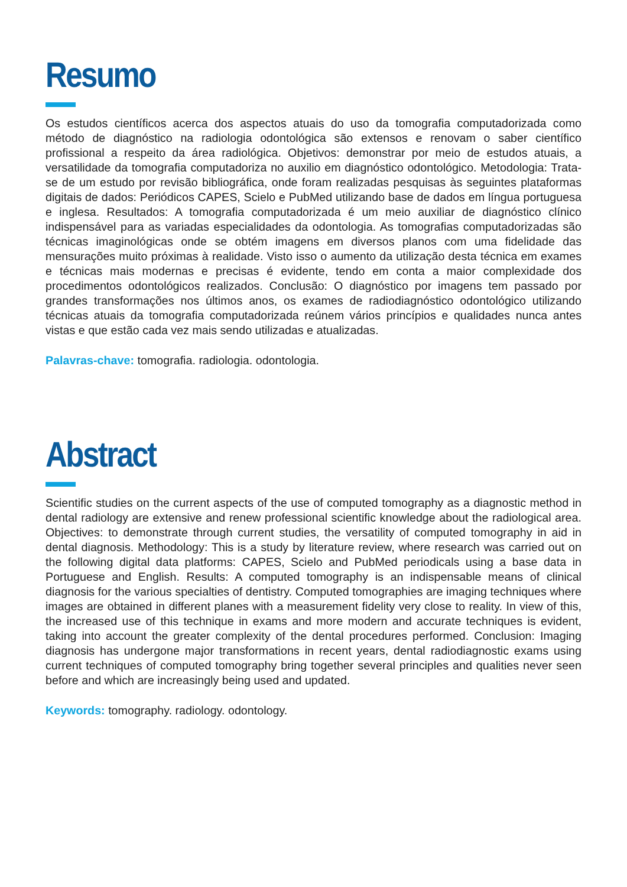Resumo
Os estudos científicos acerca dos aspectos atuais do uso da tomografia computadorizada como método de diagnóstico na radiologia odontológica são extensos e renovam o saber científico profissional a respeito da área radiológica. Objetivos: demonstrar por meio de estudos atuais, a versatilidade da tomografia computadoriza no auxilio em diagnóstico odontológico. Metodologia: Trata-se de um estudo por revisão bibliográfica, onde foram realizadas pesquisas às seguintes plataformas digitais de dados: Periódicos CAPES, Scielo e PubMed utilizando base de dados em língua portuguesa e inglesa. Resultados: A tomografia computadorizada é um meio auxiliar de diagnóstico clínico indispensável para as variadas especialidades da odontologia. As tomografias computadorizadas são técnicas imaginológicas onde se obtém imagens em diversos planos com uma fidelidade das mensurações muito próximas à realidade. Visto isso o aumento da utilização desta técnica em exames e técnicas mais modernas e precisas é evidente, tendo em conta a maior complexidade dos procedimentos odontológicos realizados. Conclusão: O diagnóstico por imagens tem passado por grandes transformações nos últimos anos, os exames de radiodiagnóstico odontológico utilizando técnicas atuais da tomografia computadorizada reúnem vários princípios e qualidades nunca antes vistas e que estão cada vez mais sendo utilizadas e atualizadas.
Palavras-chave: tomografia. radiologia. odontologia.
Abstract
Scientific studies on the current aspects of the use of computed tomography as a diagnostic method in dental radiology are extensive and renew professional scientific knowledge about the radiological area. Objectives: to demonstrate through current studies, the versatility of computed tomography in aid in dental diagnosis. Methodology: This is a study by literature review, where research was carried out on the following digital data platforms: CAPES, Scielo and PubMed periodicals using a base data in Portuguese and English. Results: A computed tomography is an indispensable means of clinical diagnosis for the various specialties of dentistry. Computed tomographies are imaging techniques where images are obtained in different planes with a measurement fidelity very close to reality. In view of this, the increased use of this technique in exams and more modern and accurate techniques is evident, taking into account the greater complexity of the dental procedures performed. Conclusion: Imaging diagnosis has undergone major transformations in recent years, dental radiodiagnostic exams using current techniques of computed tomography bring together several principles and qualities never seen before and which are increasingly being used and updated.
Keywords: tomography. radiology. odontology.